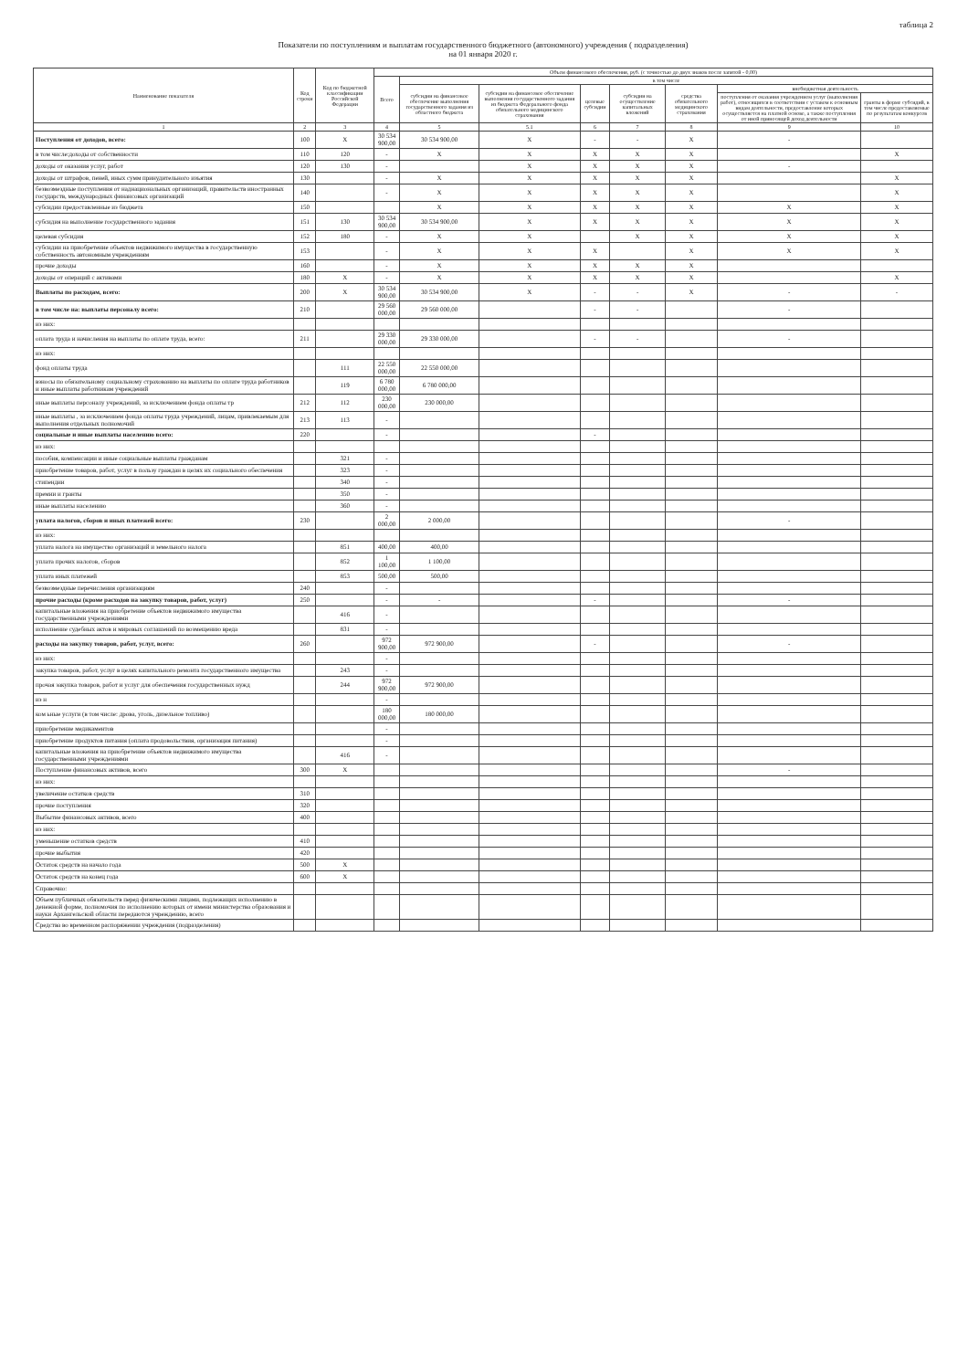таблица 2
Показатели по поступлениям и выплатам государственного бюджетного (автономного) учреждения ( подразделения)
на 01 января 2020 г.
| Наименование показателя | Код строки | Код по бюджетной классификации Российской Федерации | Объем финансового обеспечения, руб. (с точностью до двух знаков после запятой - 0,00) | | | | | | | |
| --- | --- | --- | --- | --- | --- | --- | --- | --- | --- | --- |
| | | | Всего | в том числе | | | | | | |
| | | | | субсидии на финансовое обеспечение выполнения государственного задания из областного бюджета | субсидии на финансовое обеспечение выполнения государственного задания из бюджета Федерального фонда обязательного медицинского страхования | целевые субсидии | субсидии на осуществление капитальных вложений | средства обязательного медицинского страхования | внебюджетная деятельность | |
| | | | | | | | | | поступления от оказания учреждением услуг (выполнения работ), относящихся в соответствии с уставом к основным видам деятельности, предоставление которых осуществляется на платной основе, а также поступления от иной приносящей доход деятельности | гранты в форме субсидий, в том числе предоставляемые по результатам конкурсов |
| 1 | 2 | 3 | 4 | 5 | 5.1 | 6 | 7 | 8 | 9 | 10 |
| Поступления от доходов, всего: | 100 | X | 30 534 900,00 | 30 534 900,00 | X | - | - | X | - | |
| в том числе:доходы от собственности | 110 | 120 | - | X | X | X | X | X | | X |
| доходы от оказания услуг, работ | 120 | 130 | - | | X | X | X | X | - | |
| доходы от штрафов, пеней, иных сумм принудительного изъятия | 130 | | - | X | X | X | X | X | | X |
| безвозмездные поступления от наднациональных организаций, правительств иностранных государств, международных финансовых организаций | 140 | | - | X | X | X | X | X | | X |
| субсидии предоставленные из бюджета | 150 | | | X | X | X | X | X | X | X |
| субсидия на выполнение государственного задания | 151 | 130 | 30 534 900,00 | 30 534 900,00 | X | X | X | X | X | X |
| целевая субсидия | 152 | 180 | - | X | X | | X | X | X | X |
| субсидии на приобретение объектов недвижимого имущества в государственную собственность автономным учреждениям | 153 | | - | X | X | X | | X | X | X |
| прочие доходы | 160 | | - | X | X | X | X | X | | |
| доходы от операций с активами | 180 | X | - | X | X | X | X | X | | X |
| Выплаты по расходам, всего: | 200 | X | 30 534 900,00 | 30 534 900,00 | X | - | - | X | - | - |
| в том числе на: выплаты персоналу всего: | 210 | | 29 560 000,00 | 29 560 000,00 | | - | - | | - | |
| из них: | | | | | | | | | | |
| оплата труда и начисления на выплаты по оплате труда, всего: | 211 | | 29 330 000,00 | 29 330 000,00 | | - | - | | - | |
| из них: | | | | | | | | | | |
| фонд оплаты труда | | 111 | 22 550 000,00 | 22 550 000,00 | | | | | | |
| взносы по обязательному социальному страхованию на выплаты по оплате труда работников и иные выплаты работникам учреждений | | 119 | 6 780 000,00 | 6 780 000,00 | | | | | | |
| иные выплаты персоналу учреждений, за исключением фонда оплаты тр | 212 | 112 | 230 000,00 | 230 000,00 | | | | | | |
| иные выплаты , за исключением фонда оплаты труда учреждений, лицам, привлекаемым для выполнения отдельных полномочий | 213 | 113 | - | | | | | | | |
| социальные и иные выплаты населению всего: | 220 | | - | | | - | | | | |
| из них: | | | | | | | | | | |
| пособия, компенсации и иные социальные выплаты гражданам | | 321 | - | | | | | | | |
| приобретение товаров, работ, услуг в пользу граждан в целях их социального обеспечения | | 323 | - | | | | | | | |
| стипендии | | 340 | - | | | | | | | |
| премии и гранты | | 350 | - | | | | | | | |
| иные выплаты населению | | 360 | - | | | | | | | |
| уплата налогов, сборов и иных платежей всего: | 230 | | 2 000,00 | 2 000,00 | | | | | - | |
| из них: | | | | | | | | | | |
| уплата налога на имущество организаций и земельного налога | | 851 | 400,00 | 400,00 | | | | | | |
| уплата прочих налогов, сборов | | 852 | 1 100,00 | 1 100,00 | | | | | | |
| уплата иных платежей | | 853 | 500,00 | 500,00 | | | | | | |
| безвозмездные перечисления организациям | 240 | | - | | | | | | | |
| прочие расходы (кроме расходов на закупку товаров, работ, услуг) | 250 | | - | - | | - | | | - | |
| капитальные вложения на приобретение объектов недвижимого имущества государственными учреждениями | | 416 | - | | | | | | | |
| исполнение судебных актов и мировых соглашений по возмещению вреда | | 831 | - | | | | | | | |
| расходы на закупку товаров, работ, услуг, всего: | 260 | | 972 900,00 | 972 900,00 | | - | | | - | |
| из них: | | | - | | | | | | | |
| закупка товаров, работ, услуг в целях капитального ремонта государственного имущества | | 243 | - | | | | | | | |
| прочая закупка товаров, работ и услуг для обеспечения государственных нужд | | 244 | 972 900,00 | 972 900,00 | | | | | | |
| из н | | | - | | | | | | | |
| ком ьные услуги (в том числе: дрова, уголь, дизельное топливо) | | | 180 000,00 | 180 000,00 | | | | | | |
| приобретение медикаментов | | | - | | | | | | | |
| приобретение продуктов питания (оплата продовольствия, организация питания) | | | - | | | | | | | |
| капитальные вложения на приобретение объектов недвижимого имущества государственными учреждениями | | 416 | - | | | | | | | |
| Поступление финансовых активов, всего | 300 | X | | | | | | | - | |
| из них: | | | | | | | | | | |
| увеличение остатков средств | 310 | | | | | | | | | |
| прочие поступления | 320 | | | | | | | | | |
| Выбытие финансовых активов, всего | 400 | | | | | | | | | |
| из них: | | | | | | | | | | |
| уменьшение остатков средств | 410 | | | | | | | | | |
| прочие выбытия | 420 | | | | | | | | | |
| Остаток средств на начало года | 500 | X | | | | | | | | |
| Остаток средств на конец года | 600 | X | | | | | | | | |
| Справочно: | | | | | | | | | | |
| Объем публичных обязательств перед физическими лицами, подлежащих исполнению в денежной форме, полномочия по исполнению которых от имени министерства образования и науки Архангельской области передаются учреждению, всего | | | | | | | | | | |
| Средства во временном распоряжении учреждения (подразделения) | | | | | | | | | | |